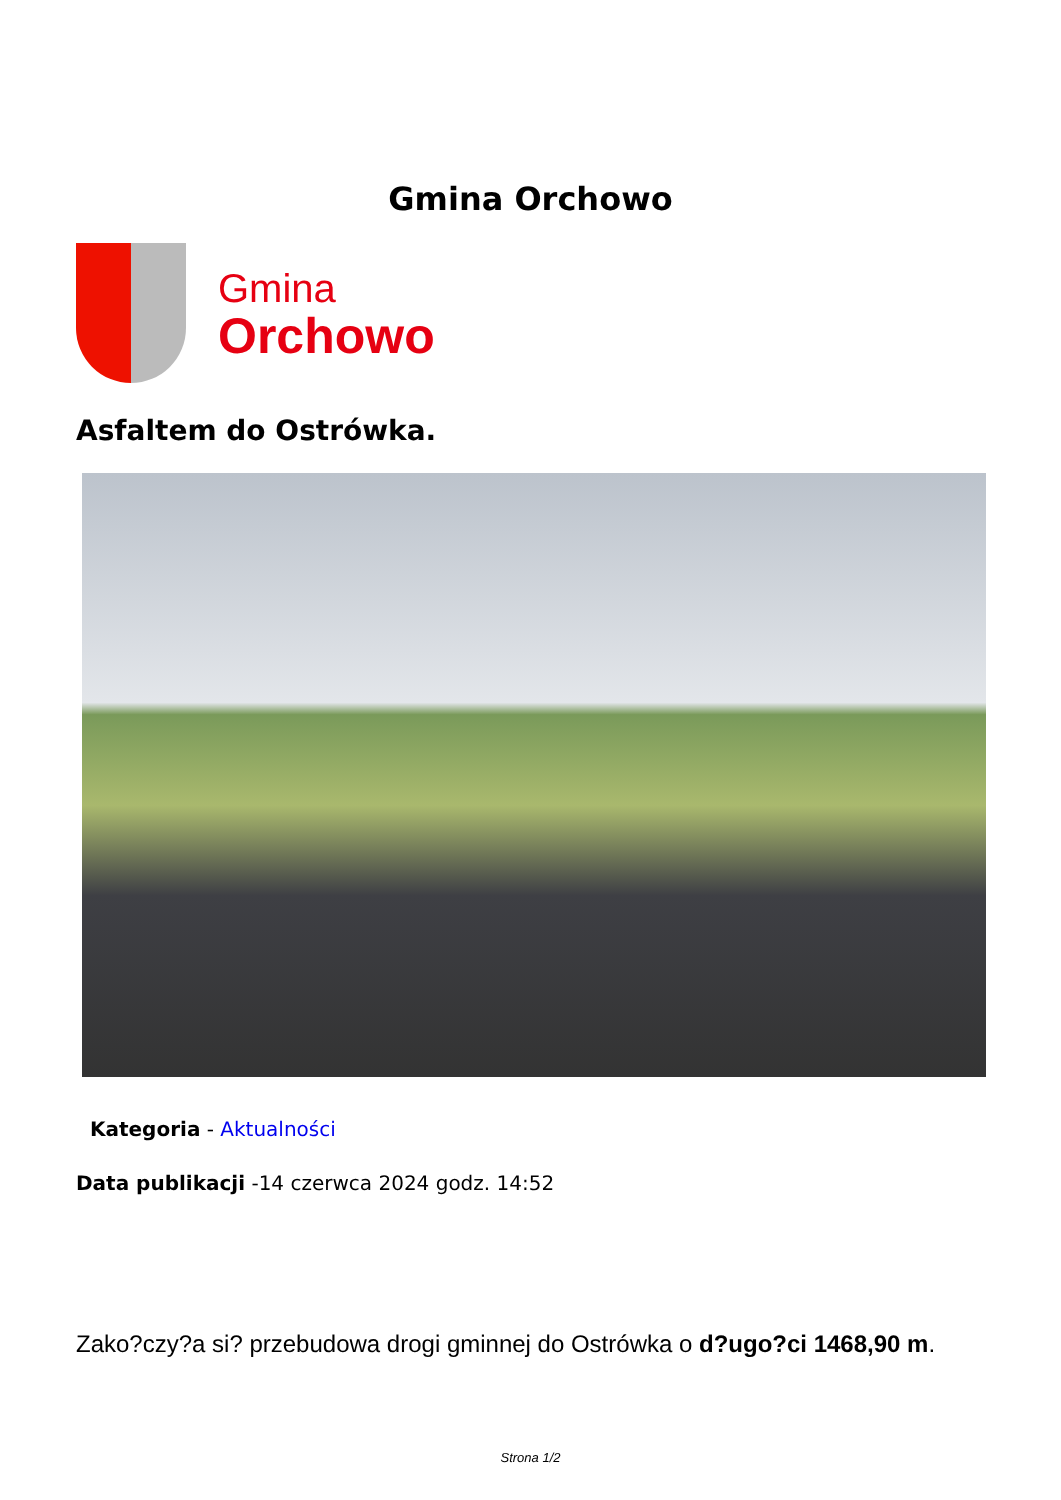Gmina Orchowo
Gmina
Orchowo
Asfaltem do Ostrówka.
Kategoria - Aktualności
Data publikacji -14 czerwca 2024 godz. 14:52
Zako?czy?a si? przebudowa drogi gminnej do Ostrówka o d?ugo?ci 1468,90 m.
Strona 1/2